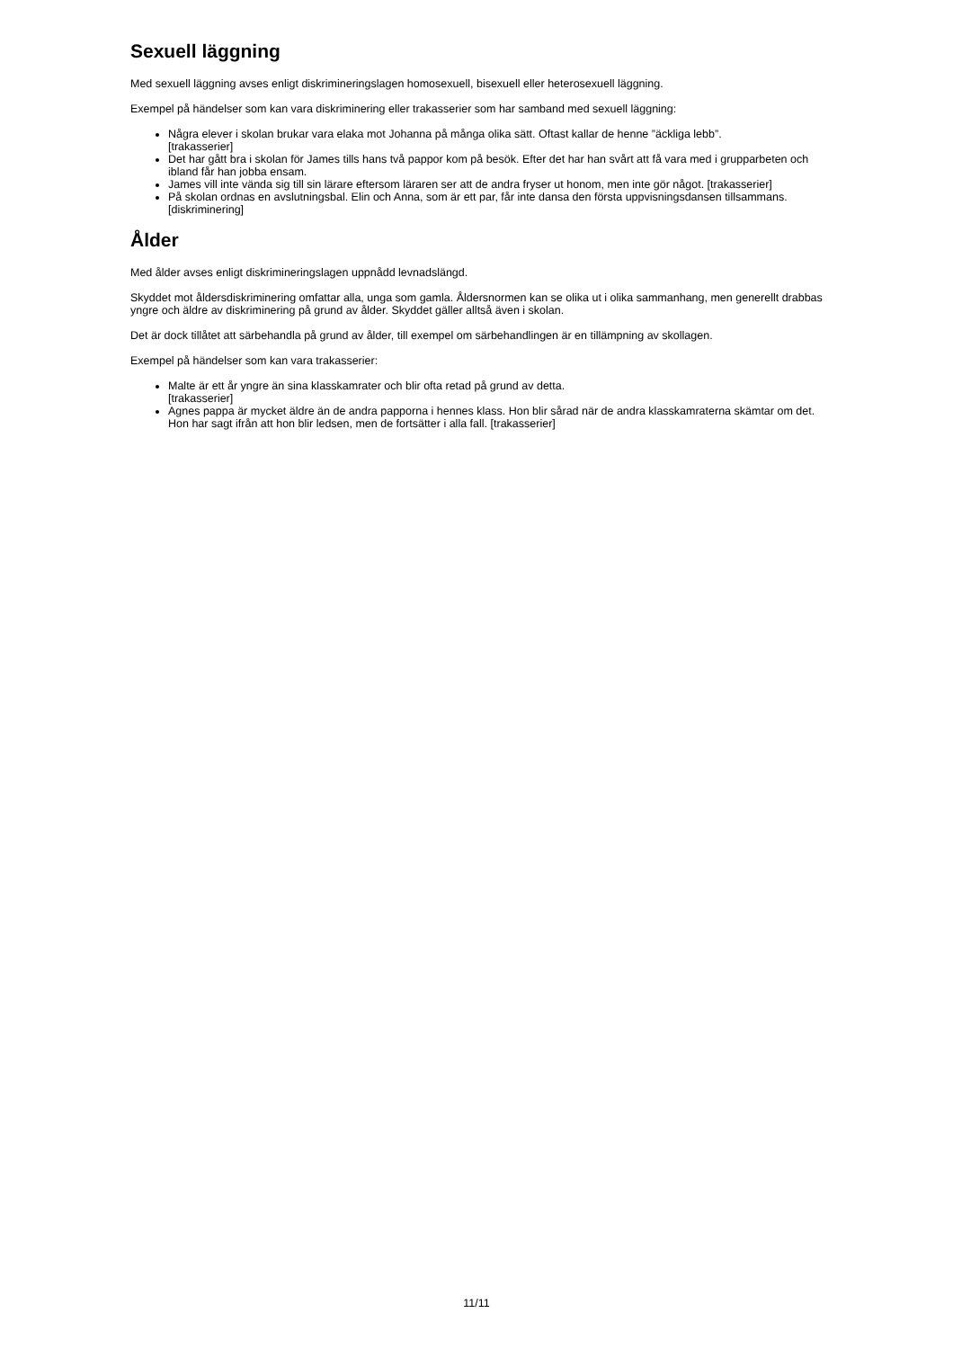Sexuell läggning
Med sexuell läggning avses enligt diskrimineringslagen homosexuell, bisexuell eller heterosexuell läggning.
Exempel på händelser som kan vara diskriminering eller trakasserier som har samband med sexuell läggning:
Några elever i skolan brukar vara elaka mot Johanna på många olika sätt. Oftast kallar de henne ”äckliga lebb”.
[trakasserier]
Det har gått bra i skolan för James tills hans två pappor kom på besök. Efter det har han svårt att få vara med i grupparbeten och ibland får han jobba ensam.
James vill inte vända sig till sin lärare eftersom läraren ser att de andra fryser ut honom, men inte gör något. [trakasserier]
På skolan ordnas en avslutningsbal. Elin och Anna, som är ett par, får inte dansa den första uppvisningsdansen tillsammans. [diskriminering]
Ålder
Med ålder avses enligt diskrimineringslagen uppnådd levnadslängd.
Skyddet mot åldersdiskriminering omfattar alla, unga som gamla. Åldersnormen kan se olika ut i olika sammanhang, men generellt drabbas yngre och äldre av diskriminering på grund av ålder. Skyddet gäller alltså även i skolan.
Det är dock tillåtet att särbehandla på grund av ålder, till exempel om särbehandlingen är en tillämpning av skollagen.
Exempel på händelser som kan vara trakasserier:
Malte är ett år yngre än sina klasskamrater och blir ofta retad på grund av detta.
[trakasserier]
Agnes pappa är mycket äldre än de andra papporna i hennes klass. Hon blir sårad när de andra klasskamraterna skämtar om det. Hon har sagt ifrån att hon blir ledsen, men de fortsätter i alla fall. [trakasserier]
11/11